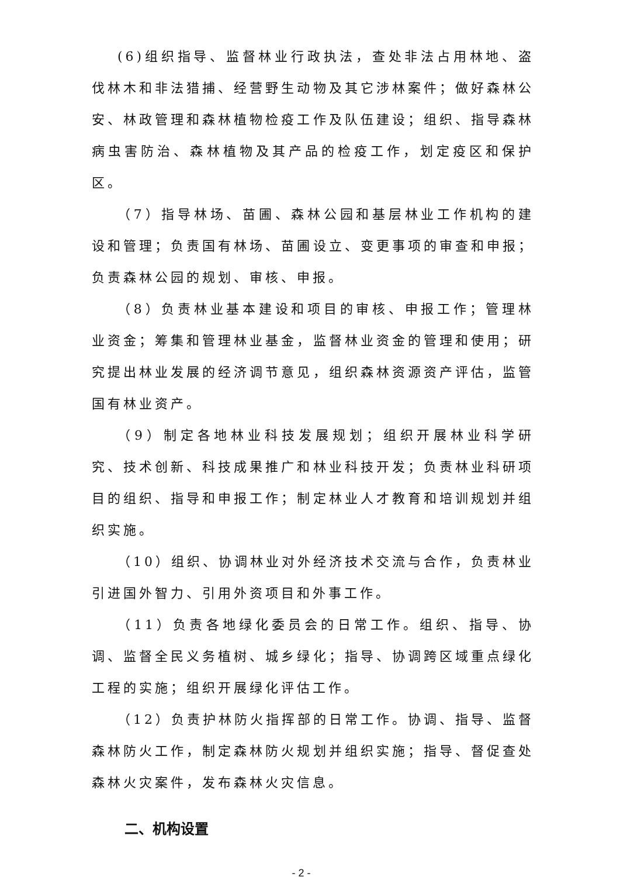(6)组织指导、监督林业行政执法，查处非法占用林地、盗伐林木和非法猎捕、经营野生动物及其它涉林案件；做好森林公安、林政管理和森林植物检疫工作及队伍建设；组织、指导森林病虫害防治、森林植物及其产品的检疫工作，划定疫区和保护区。
（7）指导林场、苗圃、森林公园和基层林业工作机构的建设和管理；负责国有林场、苗圃设立、变更事项的审查和申报；负责森林公园的规划、审核、申报。
（8）负责林业基本建设和项目的审核、申报工作；管理林业资金；筹集和管理林业基金，监督林业资金的管理和使用；研究提出林业发展的经济调节意见，组织森林资源资产评估，监管国有林业资产。
（9）制定各地林业科技发展规划；组织开展林业科学研究、技术创新、科技成果推广和林业科技开发；负责林业科研项目的组织、指导和申报工作；制定林业人才教育和培训规划并组织实施。
（10）组织、协调林业对外经济技术交流与合作，负责林业引进国外智力、引用外资项目和外事工作。
（11）负责各地绿化委员会的日常工作。组织、指导、协调、监督全民义务植树、城乡绿化；指导、协调跨区域重点绿化工程的实施；组织开展绿化评估工作。
（12）负责护林防火指挥部的日常工作。协调、指导、监督森林防火工作，制定森林防火规划并组织实施；指导、督促查处森林火灾案件，发布森林火灾信息。
二、机构设置
- 2 -